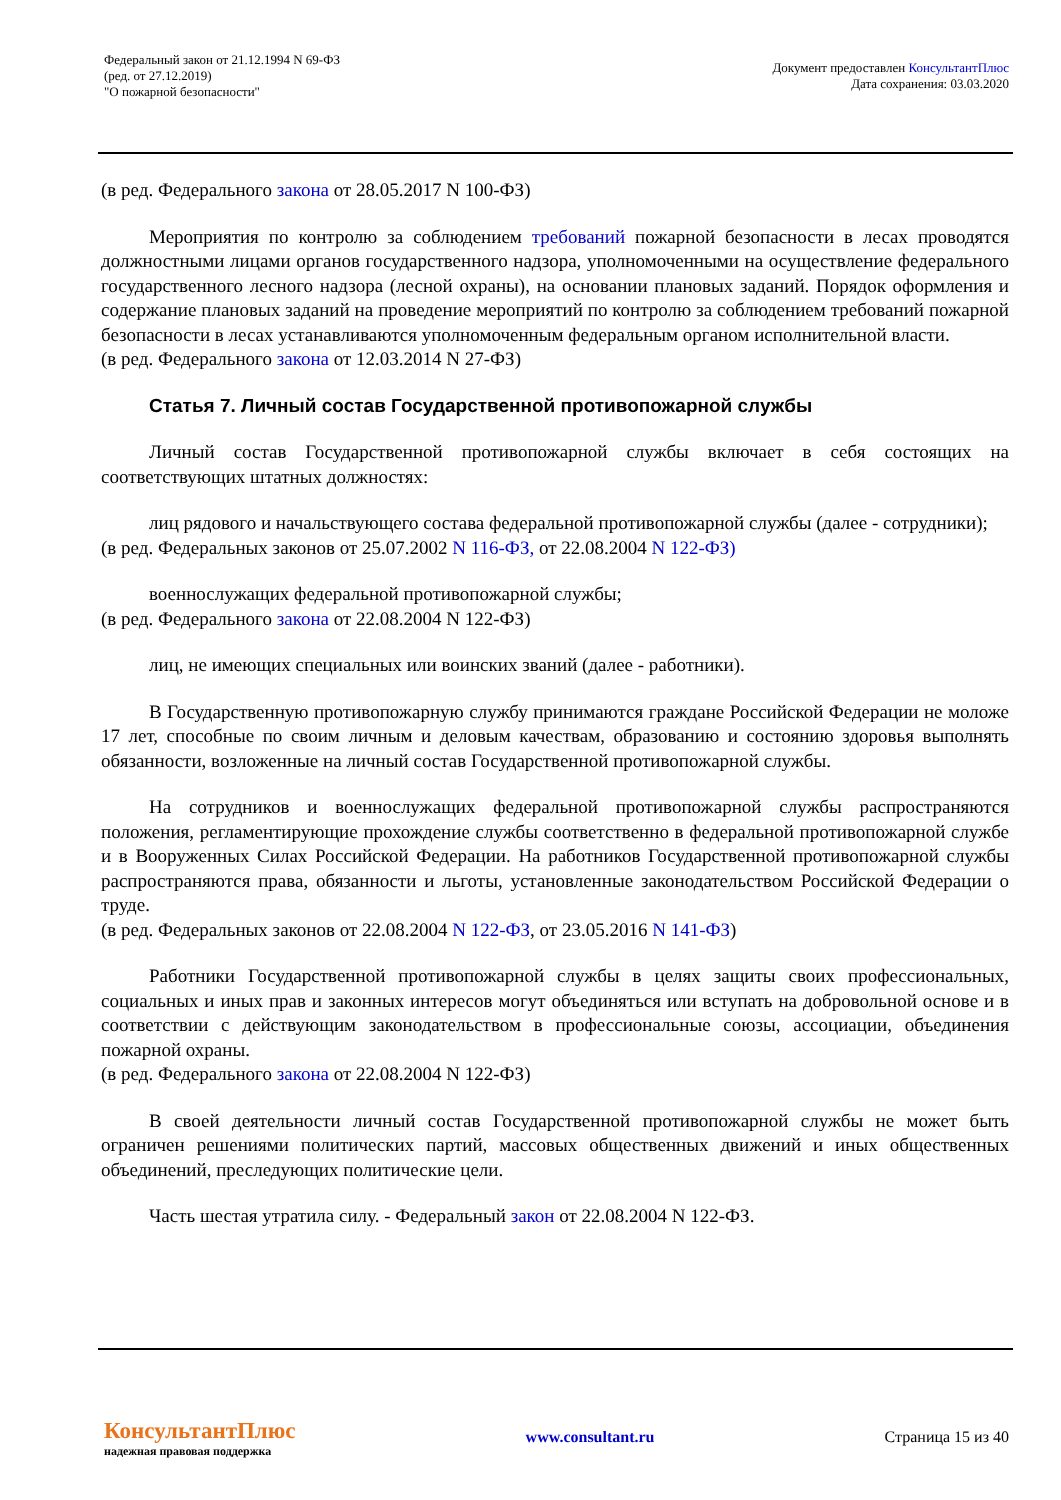Федеральный закон от 21.12.1994 N 69-ФЗ
(ред. от 27.12.2019)
"О пожарной безопасности"
Документ предоставлен КонсультантПлюс
Дата сохранения: 03.03.2020
(в ред. Федерального закона от 28.05.2017 N 100-ФЗ)
Мероприятия по контролю за соблюдением требований пожарной безопасности в лесах проводятся должностными лицами органов государственного надзора, уполномоченными на осуществление федерального государственного лесного надзора (лесной охраны), на основании плановых заданий. Порядок оформления и содержание плановых заданий на проведение мероприятий по контролю за соблюдением требований пожарной безопасности в лесах устанавливаются уполномоченным федеральным органом исполнительной власти.
(в ред. Федерального закона от 12.03.2014 N 27-ФЗ)
Статья 7. Личный состав Государственной противопожарной службы
Личный состав Государственной противопожарной службы включает в себя состоящих на соответствующих штатных должностях:
лиц рядового и начальствующего состава федеральной противопожарной службы (далее - сотрудники);
(в ред. Федеральных законов от 25.07.2002 N 116-ФЗ, от 22.08.2004 N 122-ФЗ)
военнослужащих федеральной противопожарной службы;
(в ред. Федерального закона от 22.08.2004 N 122-ФЗ)
лиц, не имеющих специальных или воинских званий (далее - работники).
В Государственную противопожарную службу принимаются граждане Российской Федерации не моложе 17 лет, способные по своим личным и деловым качествам, образованию и состоянию здоровья выполнять обязанности, возложенные на личный состав Государственной противопожарной службы.
На сотрудников и военнослужащих федеральной противопожарной службы распространяются положения, регламентирующие прохождение службы соответственно в федеральной противопожарной службе и в Вооруженных Силах Российской Федерации. На работников Государственной противопожарной службы распространяются права, обязанности и льготы, установленные законодательством Российской Федерации о труде.
(в ред. Федеральных законов от 22.08.2004 N 122-ФЗ, от 23.05.2016 N 141-ФЗ)
Работники Государственной противопожарной службы в целях защиты своих профессиональных, социальных и иных прав и законных интересов могут объединяться или вступать на добровольной основе и в соответствии с действующим законодательством в профессиональные союзы, ассоциации, объединения пожарной охраны.
(в ред. Федерального закона от 22.08.2004 N 122-ФЗ)
В своей деятельности личный состав Государственной противопожарной службы не может быть ограничен решениями политических партий, массовых общественных движений и иных общественных объединений, преследующих политические цели.
Часть шестая утратила силу. - Федеральный закон от 22.08.2004 N 122-ФЗ.
КонсультантПлюс
надежная правовая поддержка
www.consultant.ru Страница 15 из 40